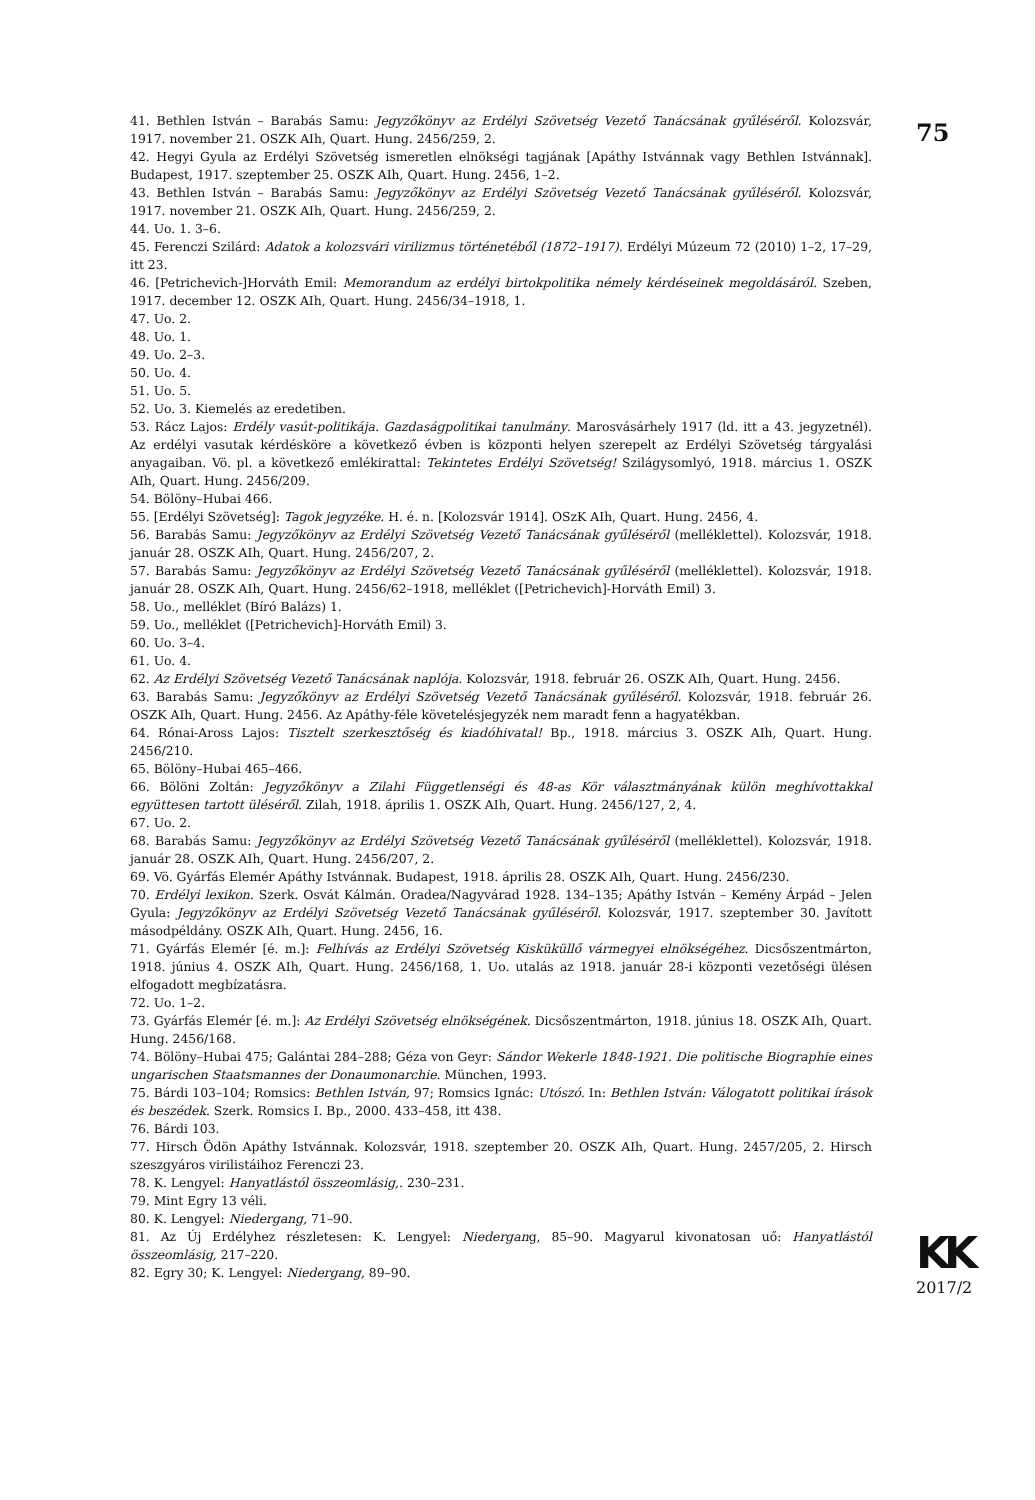41. Bethlen István – Barabás Samu: Jegyzőkönyv az Erdélyi Szövetség Vezető Tanácsának gyűléséről. Kolozsvár, 1917. november 21. OSZK AIh, Quart. Hung. 2456/259, 2.
42. Hegyi Gyula az Erdélyi Szövetség ismeretlen elnökségi tagjának [Apáthy Istvánnak vagy Bethlen Istvánnak]. Budapest, 1917. szeptember 25. OSZK AIh, Quart. Hung. 2456, 1–2.
43. Bethlen István – Barabás Samu: Jegyzőkönyv az Erdélyi Szövetség Vezető Tanácsának gyűléséről. Kolozsvár, 1917. november 21. OSZK AIh, Quart. Hung. 2456/259, 2.
44. Uo. 1. 3–6.
45. Ferenczi Szilárd: Adatok a kolozsvári virilizmus történetéből (1872–1917). Erdélyi Múzeum 72 (2010) 1–2, 17–29, itt 23.
46. [Petrichevich-]Horváth Emil: Memorandum az erdélyi birtokpolitika némely kérdéseinek megoldásáról. Szeben, 1917. december 12. OSZK AIh, Quart. Hung. 2456/34–1918, 1.
47. Uo. 2.
48. Uo. 1.
49. Uo. 2–3.
50. Uo. 4.
51. Uo. 5.
52. Uo. 3. Kiemelés az eredetiben.
53. Rácz Lajos: Erdély vasút-politikája. Gazdaságpolitikai tanulmány. Marosvásárhely 1917 (ld. itt a 43. jegyzetnél). Az erdélyi vasutak kérdésköre a következő évben is központi helyen szerepelt az Erdélyi Szövetség tárgyalási anyagaiban. Vö. pl. a következő emlékirattal: Tekintetes Erdélyi Szövetség! Szilágysomlyó, 1918. március 1. OSZK AIh, Quart. Hung. 2456/209.
54. Bölöny–Hubai 466.
55. [Erdélyi Szövetség]: Tagok jegyzéke. H. é. n. [Kolozsvár 1914]. OSzK AIh, Quart. Hung. 2456, 4.
56. Barabás Samu: Jegyzőkönyv az Erdélyi Szövetség Vezető Tanácsának gyűléséről (melléklettel). Kolozsvár, 1918. január 28. OSZK AIh, Quart. Hung. 2456/207, 2.
57. Barabás Samu: Jegyzőkönyv az Erdélyi Szövetség Vezető Tanácsának gyűléséről (melléklettel). Kolozsvár, 1918. január 28. OSZK AIh, Quart. Hung. 2456/62–1918, melléklet ([Petrichevich]-Horváth Emil) 3.
58. Uo., melléklet (Bíró Balázs) 1.
59. Uo., melléklet ([Petrichevich]-Horváth Emil) 3.
60. Uo. 3–4.
61. Uo. 4.
62. Az Erdélyi Szövetség Vezető Tanácsának naplója. Kolozsvár, 1918. február 26. OSZK AIh, Quart. Hung. 2456.
63. Barabás Samu: Jegyzőkönyv az Erdélyi Szövetség Vezető Tanácsának gyűléséről. Kolozsvár, 1918. február 26. OSZK AIh, Quart. Hung. 2456. Az Apáthy-féle követelésjegyzék nem maradt fenn a hagyatékban.
64. Rónai-Aross Lajos: Tisztelt szerkesztőség és kiadóhivatal! Bp., 1918. március 3. OSZK AIh, Quart. Hung. 2456/210.
65. Bölöny–Hubai 465–466.
66. Bölöni Zoltán: Jegyzőkönyv a Zilahi Függetlenségi és 48-as Kör választmányának külön meghívottakkal együttesen tartott üléséről. Zilah, 1918. április 1. OSZK AIh, Quart. Hung. 2456/127, 2, 4.
67. Uo. 2.
68. Barabás Samu: Jegyzőkönyv az Erdélyi Szövetség Vezető Tanácsának gyűléséről (melléklettel). Kolozsvár, 1918. január 28. OSZK AIh, Quart. Hung. 2456/207, 2.
69. Vö. Gyárfás Elemér Apáthy Istvánnak. Budapest, 1918. április 28. OSZK AIh, Quart. Hung. 2456/230.
70. Erdélyi lexikon. Szerk. Osvát Kálmán. Oradea/Nagyvárad 1928. 134–135; Apáthy István – Kemény Árpád – Jelen Gyula: Jegyzőkönyv az Erdélyi Szövetség Vezető Tanácsának gyűléséről. Kolozsvár, 1917. szeptember 30. Javított másodpéldány. OSZK AIh, Quart. Hung. 2456, 16.
71. Gyárfás Elemér [é. m.]: Felhívás az Erdélyi Szövetség Kisküküllő vármegyei elnökségéhez. Dicsőszentmárton, 1918. június 4. OSZK AIh, Quart. Hung. 2456/168, 1. Uo. utalás az 1918. január 28-i központi vezetőségi ülésen elfogadott megbízatásra.
72. Uo. 1–2.
73. Gyárfás Elemér [é. m.]: Az Erdélyi Szövetség elnökségének. Dicsőszentmárton, 1918. június 18. OSZK AIh, Quart. Hung. 2456/168.
74. Bölöny–Hubai 475; Galántai 284–288; Géza von Geyr: Sándor Wekerle 1848-1921. Die politische Biographie eines ungarischen Staatsmannes der Donaumonarchie. München, 1993.
75. Bárdi 103–104; Romsics: Bethlen István, 97; Romsics Ignác: Utószó. In: Bethlen István: Válogatott politikai írások és beszédek. Szerk. Romsics I. Bp., 2000. 433–458, itt 438.
76. Bárdi 103.
77. Hirsch Ödön Apáthy Istvánnak. Kolozsvár, 1918. szeptember 20. OSZK AIh, Quart. Hung. 2457/205, 2. Hirsch szeszgyáros virilistáihoz Ferenczi 23.
78. K. Lengyel: Hanyatlástól összeomlásig,. 230–231.
79. Mint Egry 13 véli.
80. K. Lengyel: Niedergang, 71–90.
81. Az Új Erdélyhez részletesen: K. Lengyel: Niedergang, 85–90. Magyarul kivonatosan uő: Hanyatlástól összeomlásig, 217–220.
82. Egry 30; K. Lengyel: Niedergang, 89–90.
75
KK
2017/2